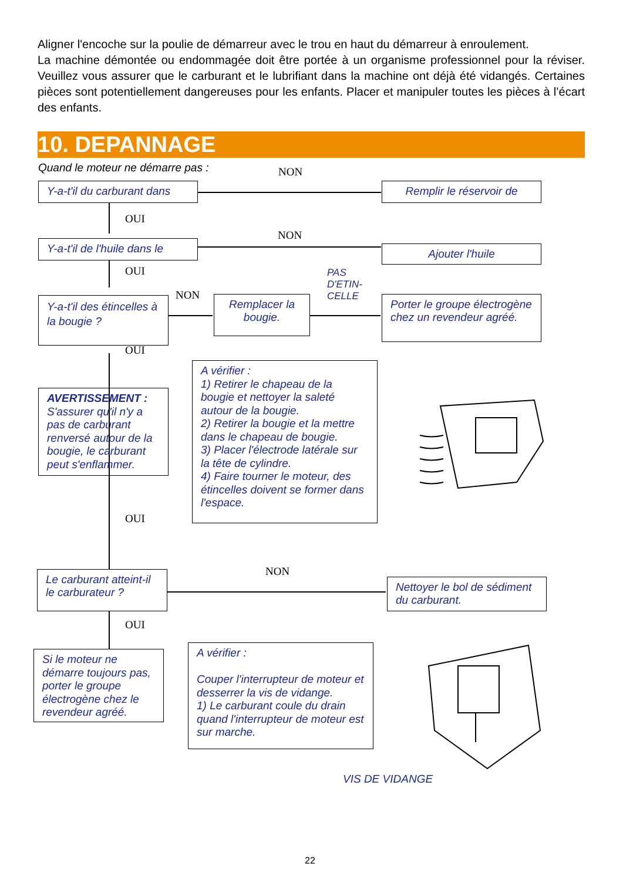Aligner l'encoche sur la poulie de démarreur avec le trou en haut du démarreur à enroulement.
La machine démontée ou endommagée doit être portée à un organisme professionnel pour la réviser. Veuillez vous assurer que le carburant et le lubrifiant dans la machine ont déjà été vidangés. Certaines pièces sont potentiellement dangereuses pour les enfants. Placer et manipuler toutes les pièces à l’écart des enfants.
10. DEPANNAGE
Quand le moteur ne démarre pas :
NON
Y-a-t'il du carburant dans
Remplir le réservoir de
OUI
NON
Y-a-t'il de l'huile dans le
Ajouter l'huile
OUI
PAS
D'ETIN-
CELLE
NON
Y-a-t'il des étincelles à la bougie ?
Remplacer la bougie.
Porter le groupe électrogène chez un revendeur agréé.
OUI
AVERTISSEMENT :
S'assurer qu'il n'y a pas de carburant renversé autour de la bougie, le carburant peut s'enflammer.
A vérifier :
1) Retirer le chapeau de la bougie et nettoyer la saleté autour de la bougie.
2) Retirer la bougie et la mettre dans le chapeau de bougie.
3) Placer l'électrode latérale sur la tête de cylindre.
4) Faire tourner le moteur, des étincelles doivent se former dans l'espace.
OUI
NON
Le carburant atteint-il le carburateur ?
Nettoyer le bol de sédiment du carburant.
OUI
Si le moteur ne démarre toujours pas, porter le groupe électrogène chez le revendeur agréé.
A vérifier :
Couper l'interrupteur de moteur et desserrer la vis de vidange.
1) Le carburant coule du drain quand l'interrupteur de moteur est sur marche.
VIS DE VIDANGE
22